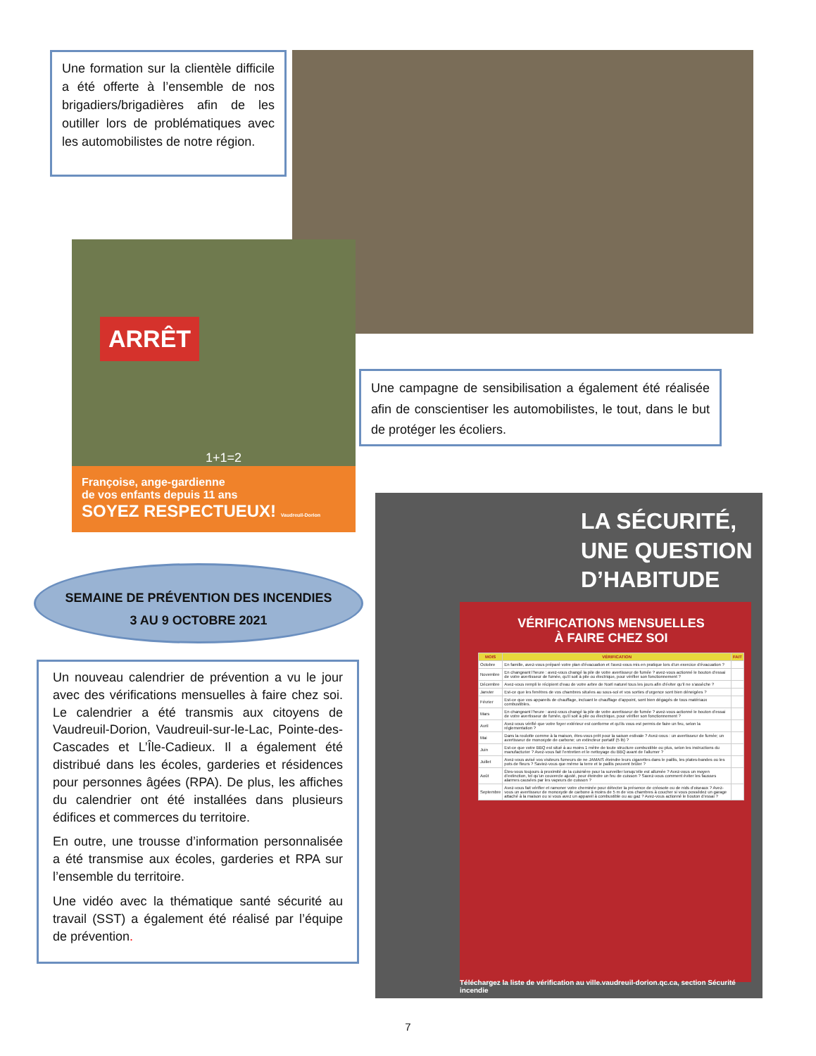Une formation sur la clientèle difficile a été offerte à l’ensemble de nos brigadiers/brigadières afin de les outiller lors de problématiques avec les automobilistes de notre région.
ARRÊT
1+1=2
Françoise, ange-gardienne
de vos enfants depuis 11 ans
SOYEZ RESPECTUEUX! Vaudreuil-Dorion
Une campagne de sensibilisation a également été réalisée afin de conscientiser les automobilistes, le tout, dans le but de protéger les écoliers.
SEMAINE DE PRÉVENTION DES INCENDIES
3 AU 9 OCTOBRE 2021
Un nouveau calendrier de prévention a vu le jour avec des vérifications mensuelles à faire chez soi. Le calendrier a été transmis aux citoyens de Vaudreuil-Dorion, Vaudreuil-sur-le-Lac, Pointe-des-Cascades et L’Île-Cadieux. Il a également été distribué dans les écoles, garderies et résidences pour personnes âgées (RPA). De plus, les affiches du calendrier ont été installées dans plusieurs édifices et commerces du territoire.
En outre, une trousse d’information personnalisée a été transmise aux écoles, garderies et RPA sur l’ensemble du territoire.
Une vidéo avec la thématique santé sécurité au travail (SST) a également été réalisé par l’équipe de prévention.
LA SÉCURITÉ,
UNE QUESTION
D’HABITUDE
VÉRIFICATIONS MENSUELLES
À FAIRE CHEZ SOI
| MOIS | VÉRIFICATION | FAIT |
| --- | --- | --- |
| Octobre | En famille, avez-vous préparé votre plan d’évacuation et l’avez-vous mis en pratique lors d’un exercice d’évacuation ? | |
| Novembre | En changeant l’heure : avez-vous changé la pile de votre avertisseur de fumée ? avez-vous actionné le bouton d’essai de votre avertisseur de fumée, qu’il soit à pile ou électrique, pour vérifier son fonctionnement ? | |
| Décembre | Avez-vous rempli le récipient d’eau de votre arbre de Noël naturel tous les jours afin d’éviter qu’il ne s’assèche ? | |
| Janvier | Est-ce que les fenêtres de vos chambres situées au sous-sol et vos sorties d’urgence sont bien déneigées ? | |
| Février | Est-ce que vos appareils de chauffage, incluant le chauffage d’appoint, sont bien dégagés de tous matériaux combustibles. | |
| Mars | En changeant l’heure : avez-vous changé la pile de votre avertisseur de fumée ? avez-vous actionné le bouton d’essai de votre avertisseur de fumée, qu’il soit à pile ou électrique, pour vérifier son fonctionnement ? | |
| Avril | Avez-vous vérifié que votre foyer extérieur est conforme et qu’ils vous est permis de faire un feu, selon la réglementation ? | |
| Mai | Dans la roulotte comme à la maison, êtes-vous prêt pour la saison estivale ? Avez-vous : un avertisseur de fumée; un avertisseur de monoxyde de carbone; un extincteur portatif (5 lb) ? | |
| Juin | Est-ce que votre BBQ est situé à au moins 1 mètre de toute structure combustible ou plus, selon les instructions du manufacturier ? Avez-vous fait l’entretien et le nettoyage du BBQ avant de l’allumer ? | |
| Juillet | Avez-vous avisé vos visiteurs fumeurs de ne JAMAIS éteindre leurs cigarettes dans le paillis, les plates-bandes ou les pots de fleurs ? Saviez-vous que même la terre et le paillis peuvent brûler ? | |
| Août | Êtes-vous toujours à proximité de la cuisinière pour la surveiller lorsqu’elle est allumée ? Avez-vous un moyen d’extinction, tel qu’un couvercle ajusté, pour éteindre un feu de cuisson ? Savez-vous comment éviter les fausses alarmes causées par les vapeurs de cuisson ? | |
| Septembre | Avez-vous fait vérifier et ramoner votre cheminée pour détecter la présence de créosote ou de nids d’oiseaux ? Avez-vous un avertisseur de monoxyde de carbone à moins de 5 m de vos chambres à coucher si vous possédez un garage attaché à la maison ou si vous avez un appareil à combustible ou au gaz ? Avez-vous actionné le bouton d’essai ? | |
Téléchargez la liste de vérification au ville.vaudreuil-dorion.qc.ca, section Sécurité incendie
7